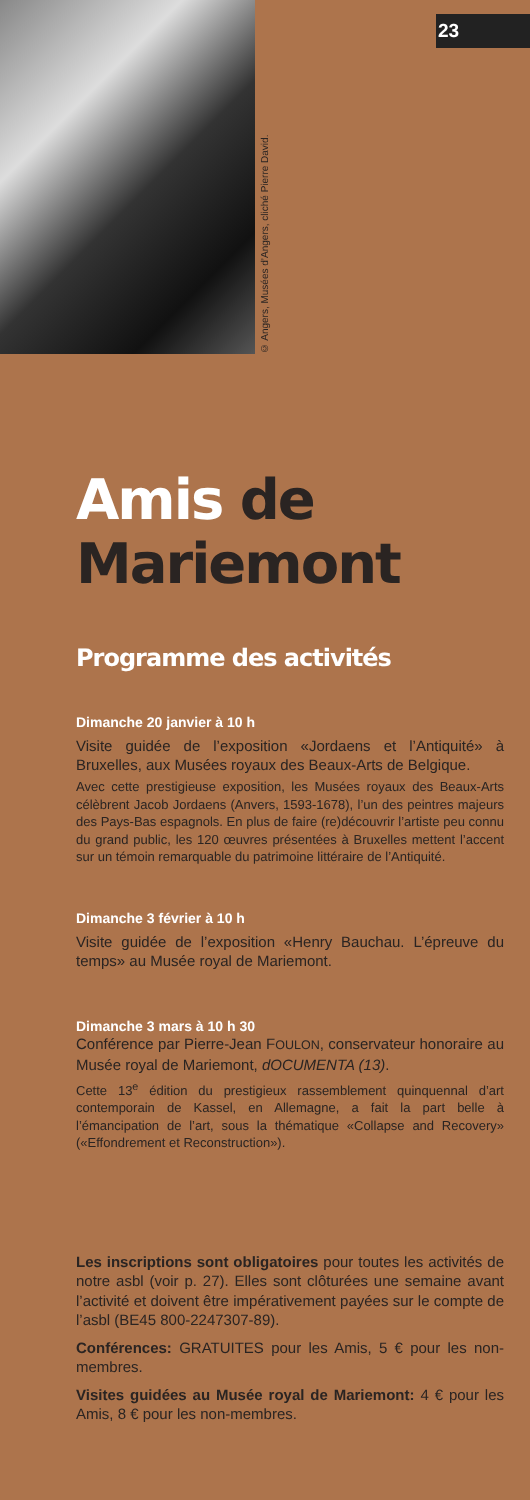© Angers, Musées d’Angers, cliché Pierre David.
23
Amis de
Mariemont
Programme des activités
Dimanche 20 janvier à 10 h
Visite guidée de l’exposition «Jordaens et l’Antiquité» à Bruxelles, aux Musées royaux des Beaux-Arts de Belgique.
Avec cette prestigieuse exposition, les Musées royaux des Beaux-Arts célèbrent Jacob Jordaens (Anvers, 1593-1678), l’un des peintres majeurs des Pays-Bas espagnols. En plus de faire (re)découvrir l’artiste peu connu du grand public, les 120 œuvres présentées à Bruxelles mettent l’accent sur un témoin remarquable du patrimoine littéraire de l’Antiquité.
Dimanche 3 février à 10 h
Visite guidée de l’exposition «Henry Bauchau. L’épreuve du temps» au Musée royal de Mariemont.
Dimanche 3 mars à 10 h 30
Conférence par Pierre-Jean FOULON, conservateur honoraire au Musée royal de Mariemont, dOCUMENTA (13).
Cette 13<sup>e</sup> édition du prestigieux rassemblement quinquennal d’art contemporain de Kassel, en Allemagne, a fait la part belle à l’émancipation de l’art, sous la thématique «Collapse and Recovery» («Effondrement et Reconstruction»).
Les inscriptions sont obligatoires pour toutes les activités de notre asbl (voir p. 27). Elles sont clôturées une semaine avant l’activité et doivent être impérativement payées sur le compte de l’asbl (BE45 800-2247307-89).
Conférences: GRATUITES pour les Amis, 5 € pour les non-membres.
Visites guidées au Musée royal de Mariemont: 4 € pour les Amis, 8 € pour les non-membres.